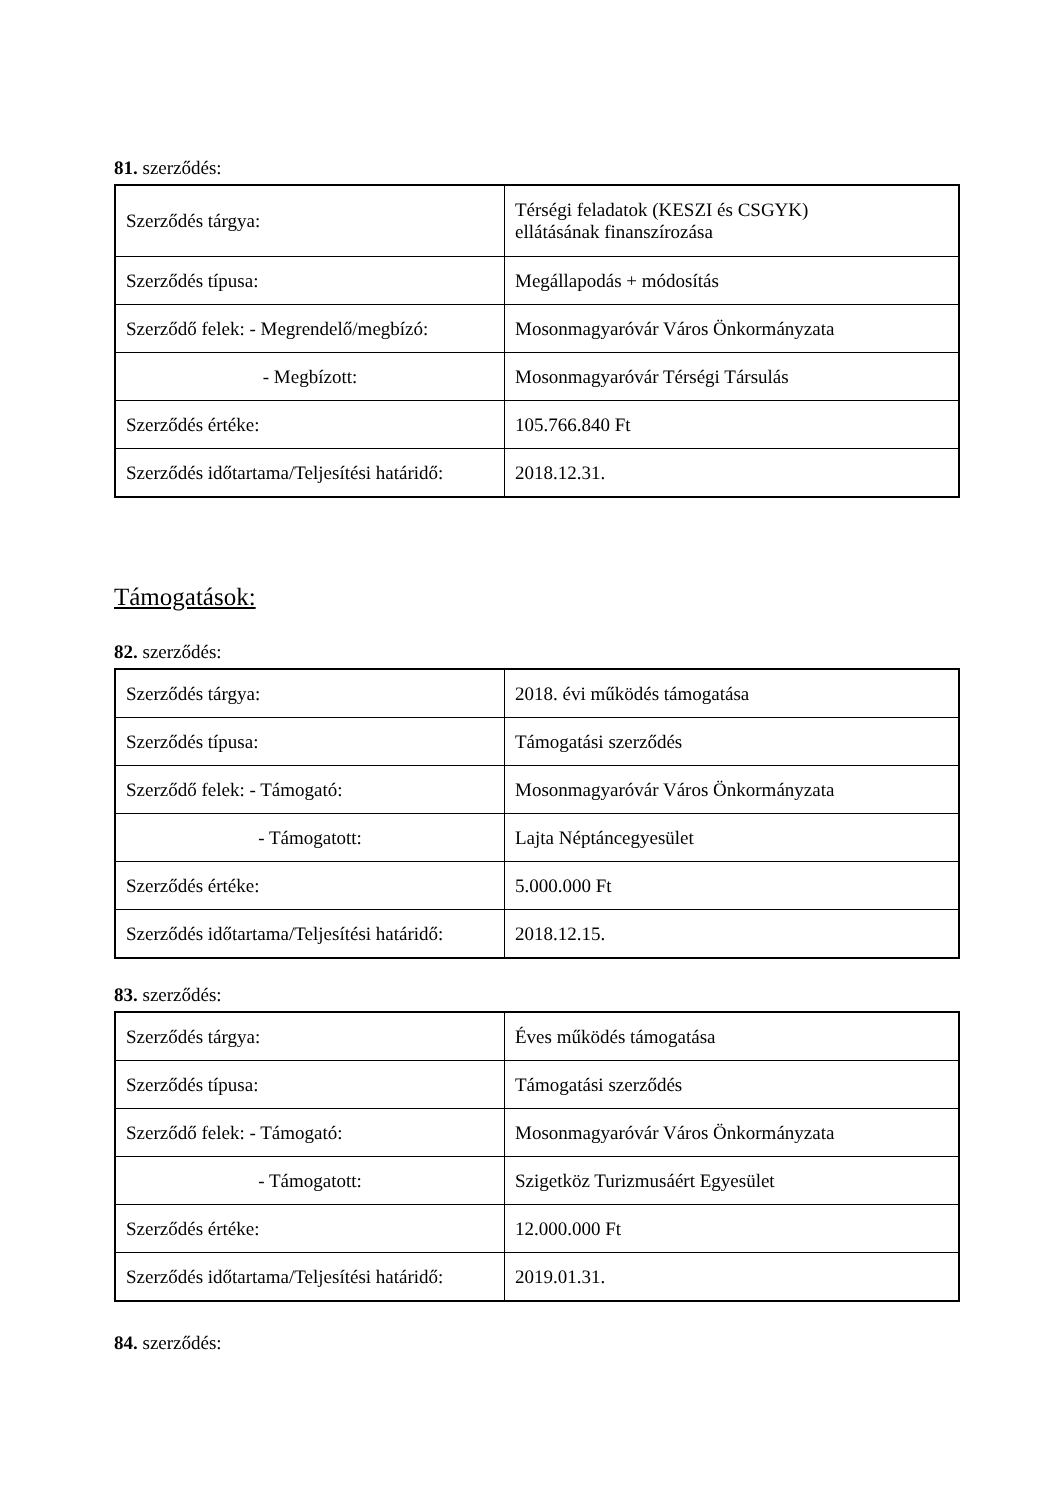81. szerződés:
| Szerződés tárgya: | Térségi feladatok (KESZI és CSGYK) ellátásának finanszírozása |
| Szerződés típusa: | Megállapodás + módosítás |
| Szerződő felek: - Megrendelő/megbízó: | Mosonmagyaróvár Város Önkormányzata |
| - Megbízott: | Mosonmagyaróvár Térségi Társulás |
| Szerződés értéke: | 105.766.840 Ft |
| Szerződés időtartama/Teljesítési határidő: | 2018.12.31. |
Támogatások:
82. szerződés:
| Szerződés tárgya: | 2018. évi működés támogatása |
| Szerződés típusa: | Támogatási szerződés |
| Szerződő felek: - Támogató: | Mosonmagyaróvár Város Önkormányzata |
| - Támogatott: | Lajta Néptáncegyesület |
| Szerződés értéke: | 5.000.000 Ft |
| Szerződés időtartama/Teljesítési határidő: | 2018.12.15. |
83. szerződés:
| Szerződés tárgya: | Éves működés támogatása |
| Szerződés típusa: | Támogatási szerződés |
| Szerződő felek: - Támogató: | Mosonmagyaróvár Város Önkormányzata |
| - Támogatott: | Szigetköz Turizmusáért Egyesület |
| Szerződés értéke: | 12.000.000 Ft |
| Szerződés időtartama/Teljesítési határidő: | 2019.01.31. |
84. szerződés: